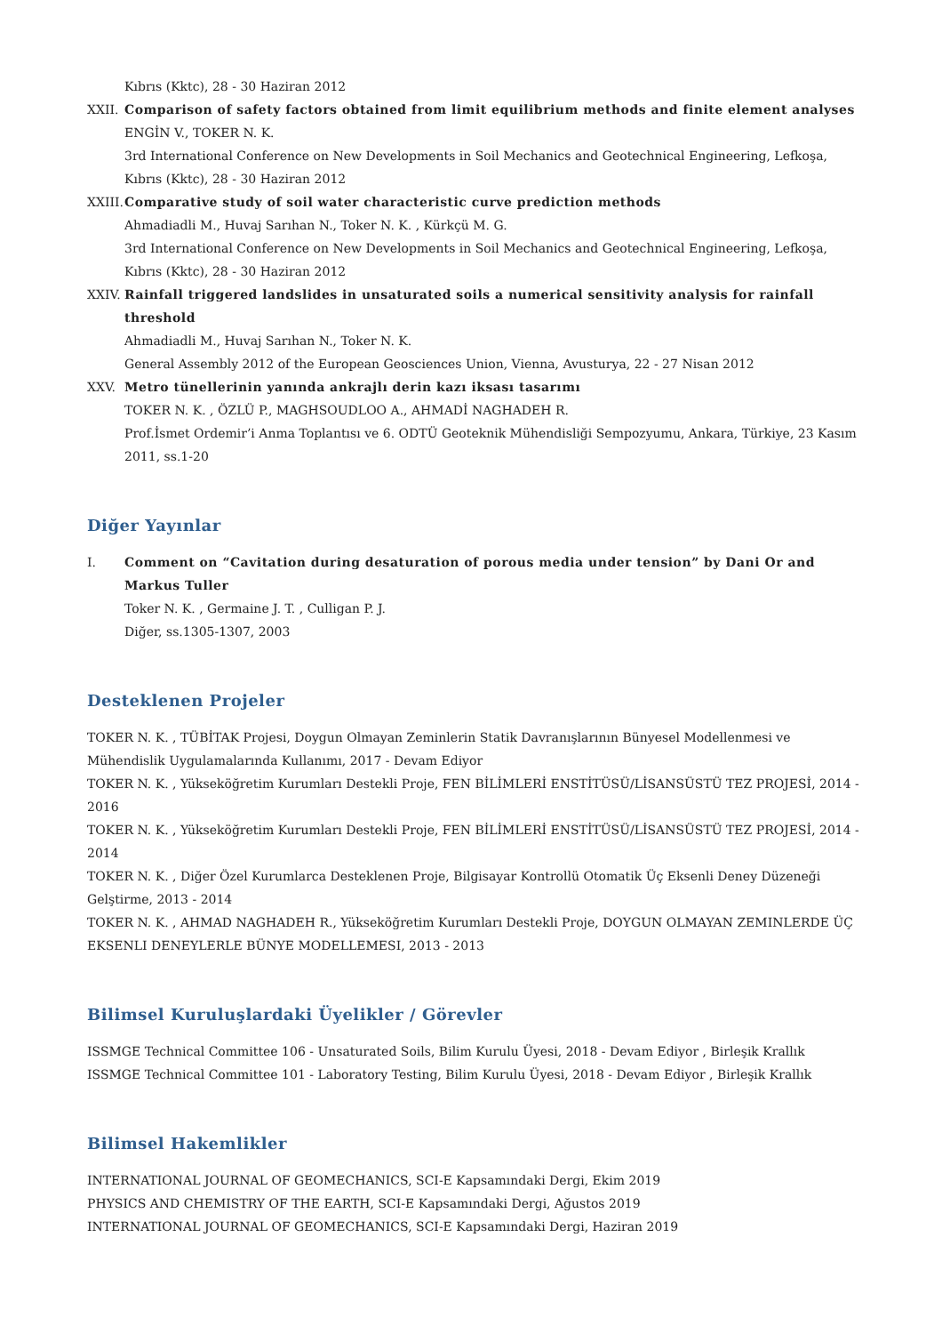Kıbrıs (Kktc), 28 - 30 Haziran 2012
XXII. Comparison of safety factors obtained from limit equilibrium methods and finite element analyses
ENGİN V., TOKER N. K.
3rd International Conference on New Developments in Soil Mechanics and Geotechnical Engineering, Lefkoşa, Kıbrıs (Kktc), 28 - 30 Haziran 2012
XXIII.
Comparative study of soil water characteristic curve prediction methods
Ahmadiadli M., Huvaj Sarıhan N., Toker N. K. , Kürkçü M. G.
3rd International Conference on New Developments in Soil Mechanics and Geotechnical Engineering, Lefkoşa, Kıbrıs (Kktc), 28 - 30 Haziran 2012
XXIV. Rainfall triggered landslides in unsaturated soils a numerical sensitivity analysis for rainfall threshold
Ahmadiadli M., Huvaj Sarıhan N., Toker N. K.
General Assembly 2012 of the European Geosciences Union, Vienna, Avusturya, 22 - 27 Nisan 2012
XXV. Metro tünellerinin yanında ankrajlı derin kazı iksası tasarımı
TOKER N. K. , ÖZLÜ P., MAGHSOUDLOO A., AHMADİ NAGHADEH R.
Prof.İsmet Ordemir’i Anma Toplantısı ve 6. ODTÜ Geoteknik Mühendisliği Sempozyumu, Ankara, Türkiye, 23 Kasım 2011, ss.1-20
Diğer Yayınlar
I. Comment on “Cavitation during desaturation of porous media under tension” by Dani Or and Markus Tuller
Toker N. K. , Germaine J. T. , Culligan P. J.
Diğer, ss.1305-1307, 2003
Desteklenen Projeler
TOKER N. K. , TÜBİTAK Projesi, Doygun Olmayan Zeminlerin Statik Davranışlarının Bünyesel Modellenmesi ve Mühendislik Uygulamalarında Kullanımı, 2017 - Devam Ediyor
TOKER N. K. , Yükseköğretim Kurumları Destekli Proje, FEN BİLİMLERİ ENSTİTÜSÜ/LİSANSÜSTÜ TEZ PROJESİ, 2014 - 2016
TOKER N. K. , Yükseköğretim Kurumları Destekli Proje, FEN BİLİMLERİ ENSTİTÜSÜ/LİSANSÜSTÜ TEZ PROJESİ, 2014 - 2014
TOKER N. K. , Diğer Özel Kurumlarca Desteklenen Proje, Bilgisayar Kontrollü Otomatik Üç Eksenli Deney Düzeneği Gelştirme, 2013 - 2014
TOKER N. K. , AHMAD NAGHADEH R., Yükseköğretim Kurumları Destekli Proje, DOYGUN OLMAYAN ZEMINLERDE ÜÇ EKSENLI DENEYLERLE BÜNYE MODELLEMESI, 2013 - 2013
Bilimsel Kuruluşlardaki Üyelikler / Görevler
ISSMGE Technical Committee 106 - Unsaturated Soils, Bilim Kurulu Üyesi, 2018 - Devam Ediyor , Birleşik Krallık
ISSMGE Technical Committee 101 - Laboratory Testing, Bilim Kurulu Üyesi, 2018 - Devam Ediyor , Birleşik Krallık
Bilimsel Hakemlikler
INTERNATIONAL JOURNAL OF GEOMECHANICS, SCI-E Kapsamındaki Dergi, Ekim 2019
PHYSICS AND CHEMISTRY OF THE EARTH, SCI-E Kapsamındaki Dergi, Ağustos 2019
INTERNATIONAL JOURNAL OF GEOMECHANICS, SCI-E Kapsamındaki Dergi, Haziran 2019